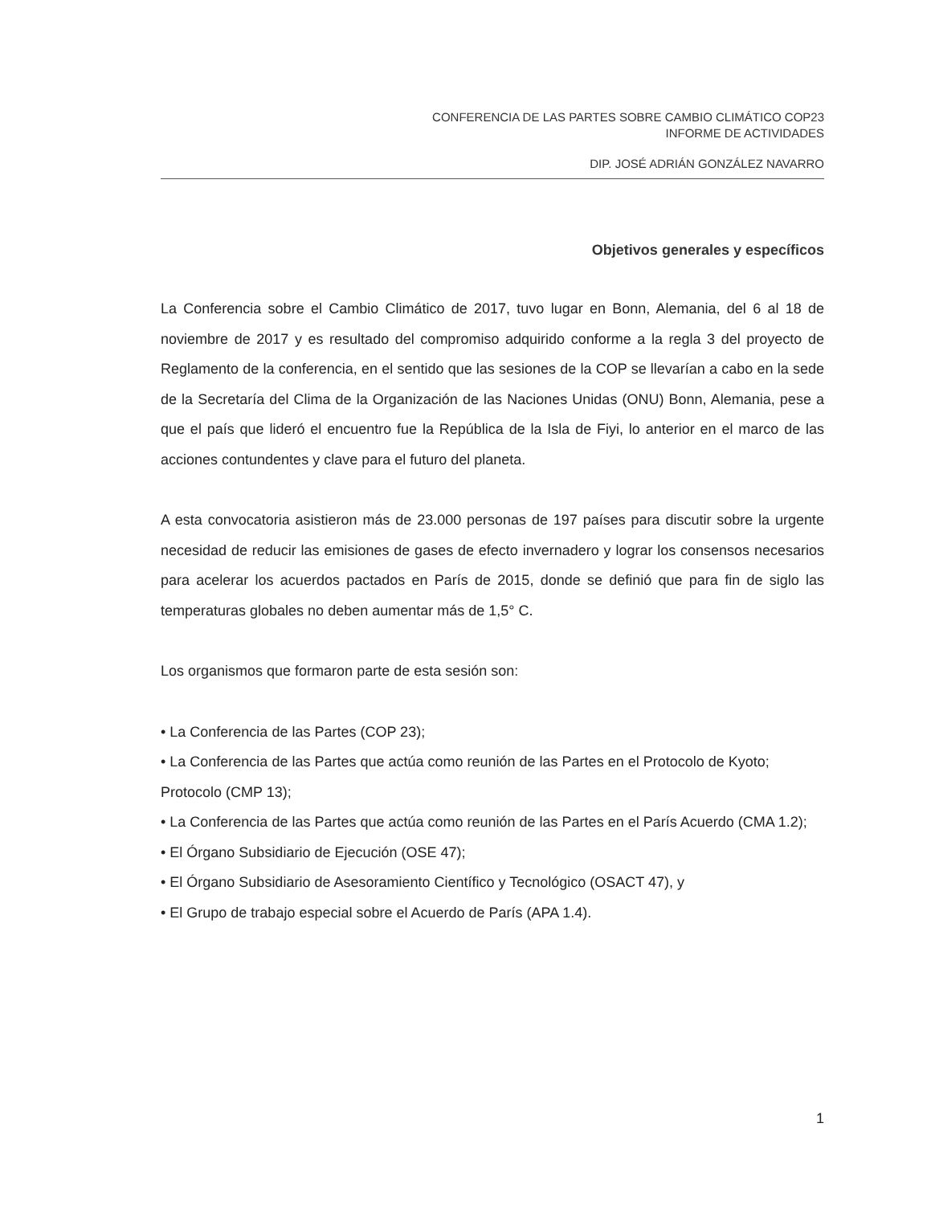CONFERENCIA DE LAS PARTES SOBRE CAMBIO CLIMÁTICO COP23
INFORME DE ACTIVIDADES
DIP. JOSÉ ADRIÁN GONZÁLEZ NAVARRO
Objetivos generales y específicos
La Conferencia sobre el Cambio Climático de 2017, tuvo lugar en Bonn, Alemania, del 6 al 18 de noviembre de 2017 y es resultado del compromiso adquirido conforme a la regla 3 del proyecto de Reglamento de la conferencia, en el sentido que las sesiones de la COP se llevarían a cabo en la sede de la Secretaría del Clima de la Organización de las Naciones Unidas (ONU) Bonn, Alemania, pese a que el país que lideró el encuentro fue la República de la Isla de Fiyi, lo anterior en el marco de las acciones contundentes y clave para el futuro del planeta.
A esta convocatoria asistieron más de 23.000 personas de 197 países para discutir sobre la urgente necesidad de reducir las emisiones de gases de efecto invernadero y lograr los consensos necesarios para acelerar los acuerdos pactados en París de 2015, donde se definió que para fin de siglo las temperaturas globales no deben aumentar más de 1,5° C.
Los organismos que formaron parte de esta sesión son:
• La Conferencia de las Partes (COP 23);
• La Conferencia de las Partes que actúa como reunión de las Partes en el Protocolo de Kyoto;
Protocolo (CMP 13);
• La Conferencia de las Partes que actúa como reunión de las Partes en el París Acuerdo (CMA 1.2);
• El Órgano Subsidiario de Ejecución (OSE 47);
• El Órgano Subsidiario de Asesoramiento Científico y Tecnológico (OSACT 47), y
• El Grupo de trabajo especial sobre el Acuerdo de París (APA 1.4).
1